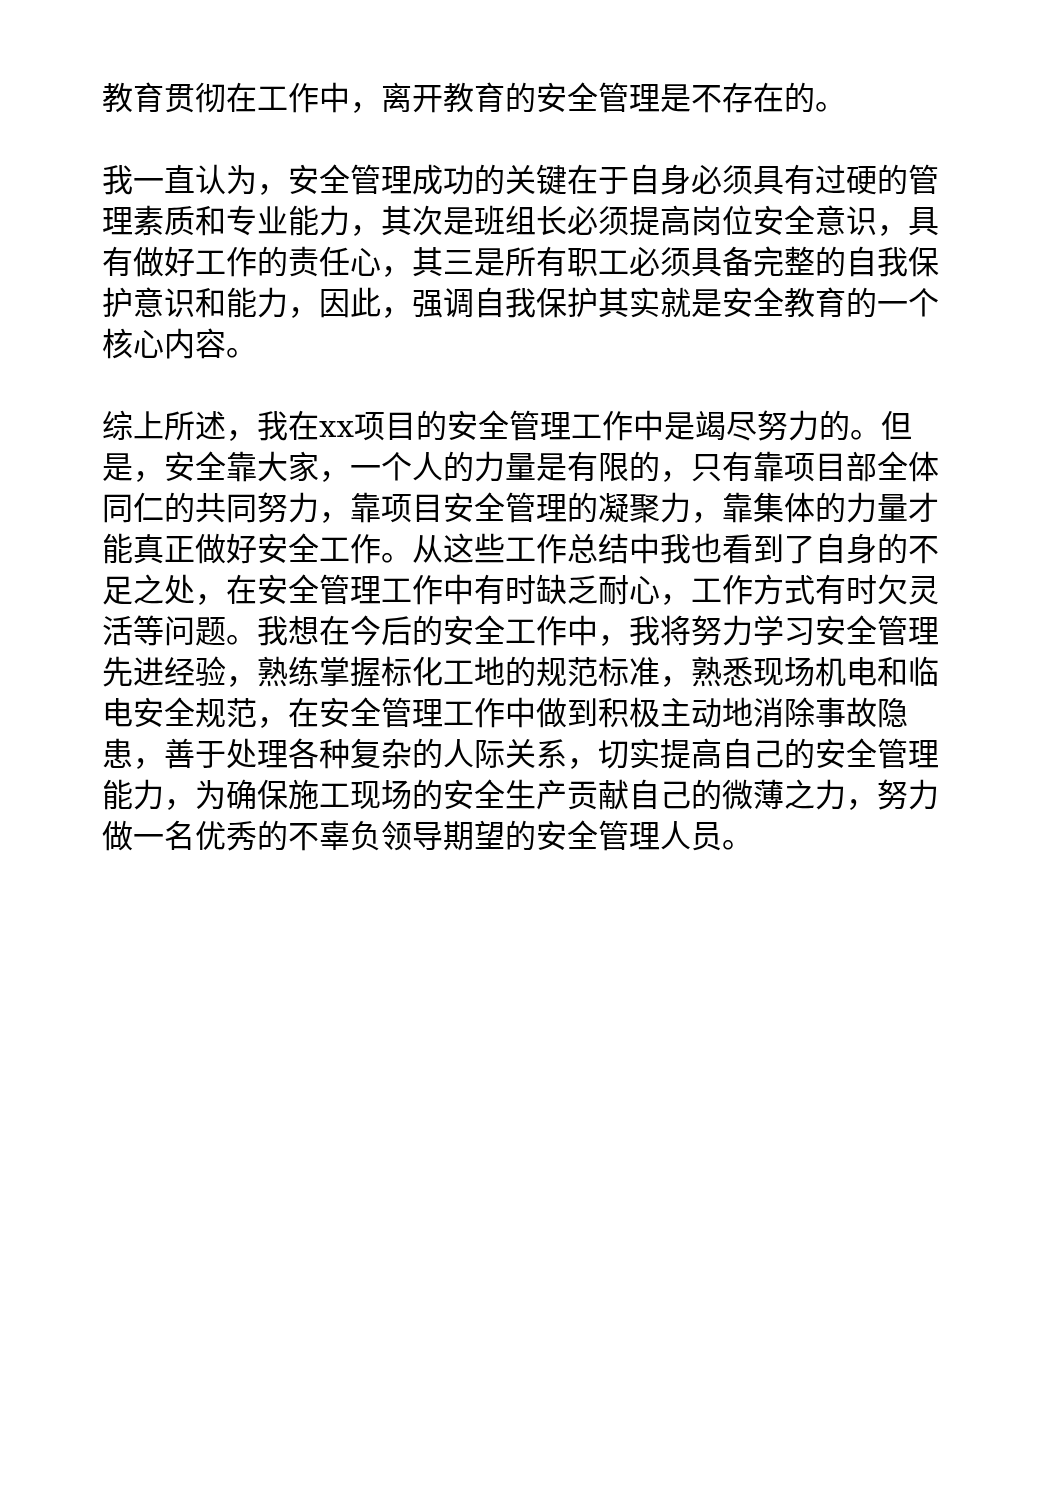教育贯彻在工作中，离开教育的安全管理是不存在的。
我一直认为，安全管理成功的关键在于自身必须具有过硬的管理素质和专业能力，其次是班组长必须提高岗位安全意识，具有做好工作的责任心，其三是所有职工必须具备完整的自我保护意识和能力，因此，强调自我保护其实就是安全教育的一个核心内容。
综上所述，我在xx项目的安全管理工作中是竭尽努力的。但是，安全靠大家，一个人的力量是有限的，只有靠项目部全体同仁的共同努力，靠项目安全管理的凝聚力，靠集体的力量才能真正做好安全工作。从这些工作总结中我也看到了自身的不足之处，在安全管理工作中有时缺乏耐心，工作方式有时欠灵活等问题。我想在今后的安全工作中，我将努力学习安全管理先进经验，熟练掌握标化工地的规范标准，熟悉现场机电和临电安全规范，在安全管理工作中做到积极主动地消除事故隐患，善于处理各种复杂的人际关系，切实提高自己的安全管理能力，为确保施工现场的安全生产贡献自己的微薄之力，努力做一名优秀的不辜负领导期望的安全管理人员。